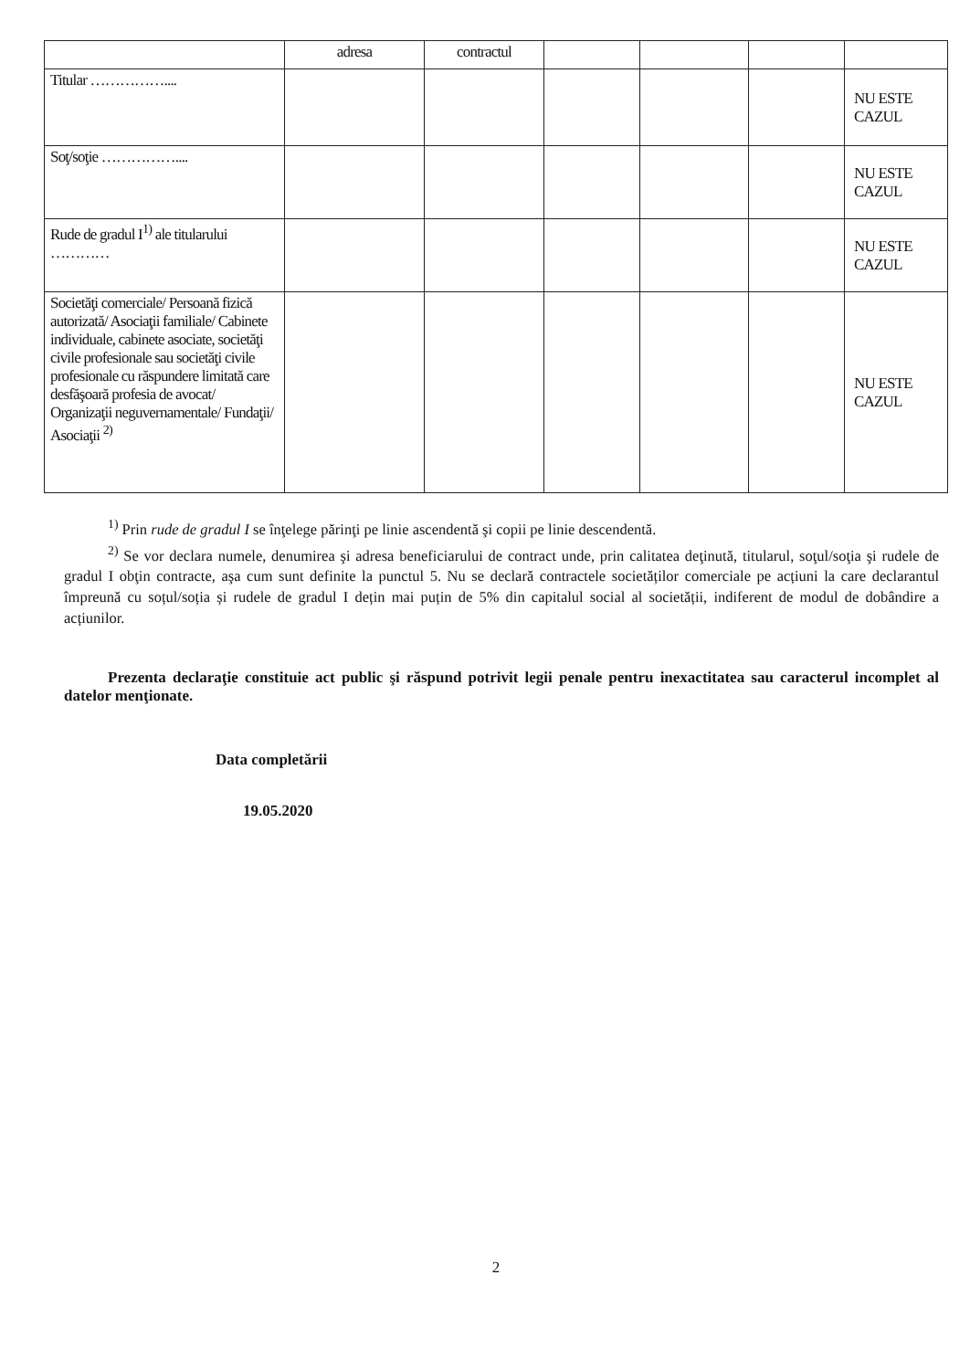| | adresa | contractul | | | | |
| Titular …………….... | | | | | | NU ESTE CAZUL |
| Soţ/soţie …………….... | | | | | | NU ESTE CAZUL |
| Rude de gradul I<sup>1)</sup> ale titularului ………… | | | | | | NU ESTE CAZUL |
| Societăţi comerciale/ Persoană fizică autorizată/ Asociaţii familiale/ Cabinete individuale, cabinete asociate, societăţi civile profesionale sau societăţi civile profesionale cu răspundere limitată care desfăşoară profesia de avocat/ Organizaţii neguvernamentale/ Fundaţii/ Asociaţii <sup>2)</sup> | | | | | | NU ESTE CAZUL |
<sup>1)</sup> Prin rude de gradul I se înţelege părinţi pe linie ascendentă şi copii pe linie descendentă.
<sup>2)</sup> Se vor declara numele, denumirea şi adresa beneficiarului de contract unde, prin calitatea deţinută, titularul, soţul/soţia şi rudele de gradul I obţin contracte, aşa cum sunt definite la punctul 5. Nu se declară contractele societăților comerciale pe acțiuni la care declarantul împreună cu soțul/soția și rudele de gradul I dețin mai puțin de 5% din capitalul social al societății, indiferent de modul de dobândire a acțiunilor.
Prezenta declaraţie constituie act public şi răspund potrivit legii penale pentru inexactitatea sau caracterul incomplet al datelor menţionate.
Data completării
19.05.2020
2